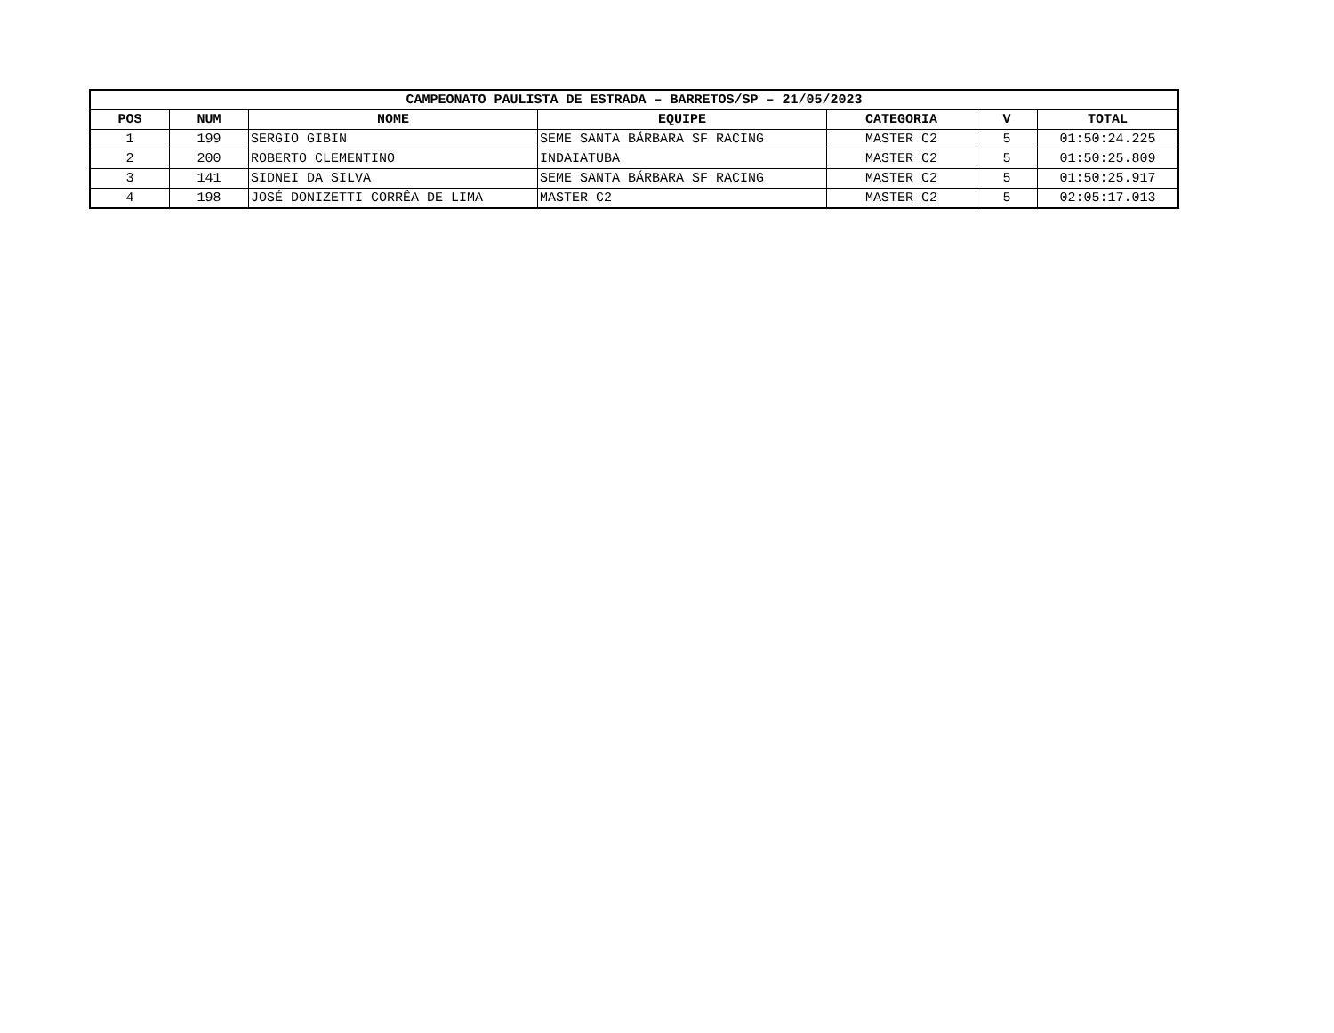| CAMPEONATO PAULISTA DE ESTRADA – BARRETOS/SP – 21/05/2023 | | | | | | |
| --- | --- | --- | --- | --- | --- | --- |
| POS | NUM | NOME | EQUIPE | CATEGORIA | V | TOTAL |
| 1 | 199 | SERGIO GIBIN | SEME SANTA BÁRBARA SF RACING | MASTER C2 | 5 | 01:50:24.225 |
| 2 | 200 | ROBERTO CLEMENTINO | INDAIATUBA | MASTER C2 | 5 | 01:50:25.809 |
| 3 | 141 | SIDNEI DA SILVA | SEME SANTA BÁRBARA SF RACING | MASTER C2 | 5 | 01:50:25.917 |
| 4 | 198 | JOSÉ DONIZETTI CORRÊA DE LIMA | MASTER C2 | MASTER C2 | 5 | 02:05:17.013 |